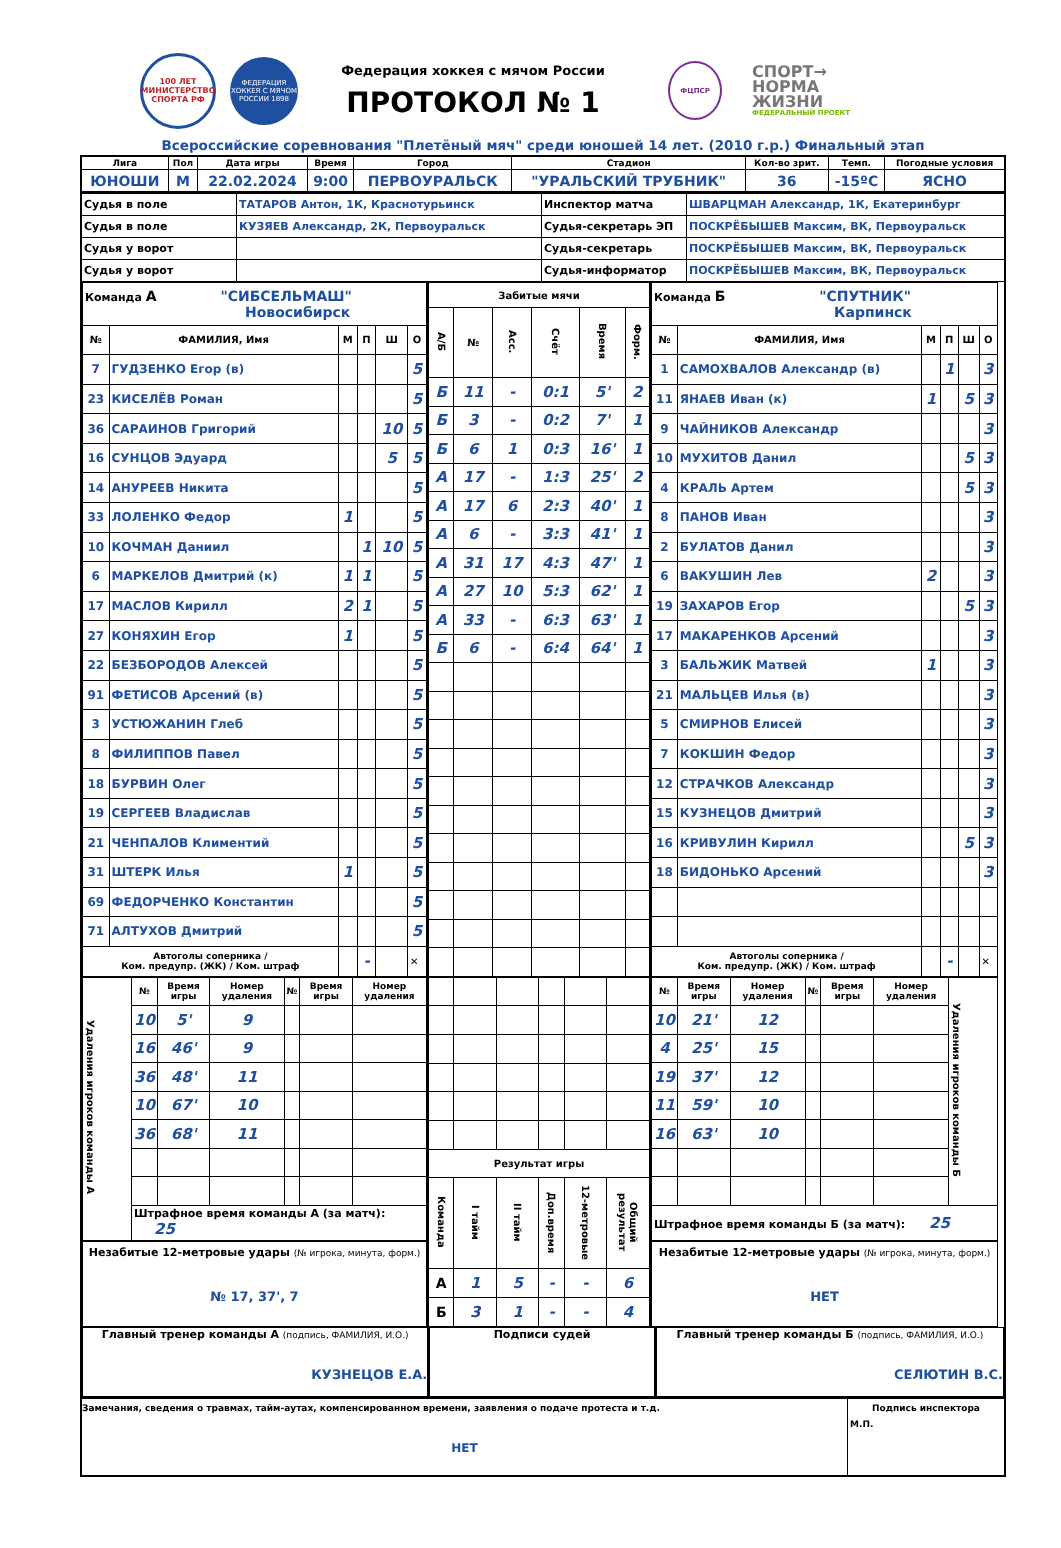100 ЛЕТ
МИНИСТЕРСТВО СПОРТА РФ
ФЕДЕРАЦИЯ ХОККЕЯ С МЯЧОМ РОССИИ 1898
Федерация хоккея с мячом России
ПРОТОКОЛ № 1
ФЦПСР
СПОРТ→
НОРМА
ЖИЗНИ
ФЕДЕРАЛЬНЫЙ ПРОЕКТ
Всероссийские соревнования "Плетёный мяч" среди юношей 14 лет. (2010 г.р.) Финальный этап
| Лига | Пол | Дата игры | Время | Город | Стадион | Кол-во зрит. | Темп. | Погодные условия |
| --- | --- | --- | --- | --- | --- | --- | --- | --- |
| ЮНОШИ | М | 22.02.2024 | 9:00 | ПЕРВОУРАЛЬСК | "УРАЛЬСКИЙ ТРУБНИК" | 36 | -15ºС | ЯСНО |
| Судья в поле | ТАТАРОВ Антон, 1К, Краснотурьинск | Инспектор матча | ШВАРЦМАН Александр, 1К, Екатеринбург |
| Судья в поле | КУЗЯЕВ Александр, 2К, Первоуральск | Судья-секретарь ЭП | ПОСКРЁБЫШЕВ Максим, ВК, Первоуральск |
| Судья у ворот | | Судья-секретарь | ПОСКРЁБЫШЕВ Максим, ВК, Первоуральск |
| Судья у ворот | | Судья-информатор | ПОСКРЁБЫШЕВ Максим, ВК, Первоуральск |
| Команда А "СИБСЕЛЬМАШ" Новосибирск | | | | | |
| № | ФАМИЛИЯ, Имя | М | П | Ш | О |
| 7 | ГУДЗЕНКО Егор (в) | | | | 5 |
| 23 | КИСЕЛЁВ Роман | | | | 5 |
| 36 | САРАИНОВ Григорий | | | 10 | 5 |
| 16 | СУНЦОВ Эдуард | | | 5 | 5 |
| 14 | АНУРЕЕВ Никита | | | | 5 |
| 33 | ЛОЛЕНКО Федор | 1 | | | 5 |
| 10 | КОЧМАН Даниил | | 1 | 10 | 5 |
| 6 | МАРКЕЛОВ Дмитрий (к) | 1 | 1 | | 5 |
| 17 | МАСЛОВ Кирилл | 2 | 1 | | 5 |
| 27 | КОНЯХИН Егор | 1 | | | 5 |
| 22 | БЕЗБОРОДОВ Алексей | | | | 5 |
| 91 | ФЕТИСОВ Арсений (в) | | | | 5 |
| 3 | УСТЮЖАНИН Глеб | | | | 5 |
| 8 | ФИЛИППОВ Павел | | | | 5 |
| 18 | БУРВИН Олег | | | | 5 |
| 19 | СЕРГЕЕВ Владислав | | | | 5 |
| 21 | ЧЕНПАЛОВ Климентий | | | | 5 |
| 31 | ШТЕРК Илья | 1 | | | 5 |
| 69 | ФЕДОРЧЕНКО Константин | | | | 5 |
| 71 | АЛТУХОВ Дмитрий | | | | 5 |
| Автоголы соперника / Ком. предупр. (ЖК) / Ком. штраф | | | - | | ✕ |
| Забитые мячи | | | | | |
| --- | --- | --- | --- | --- | --- |
| А/Б | № | Асс. | Счёт | Время | Форм. |
| Б | 11 | - | 0:1 | 5' | 2 |
| Б | 3 | - | 0:2 | 7' | 1 |
| Б | 6 | 1 | 0:3 | 16' | 1 |
| А | 17 | - | 1:3 | 25' | 2 |
| А | 17 | 6 | 2:3 | 40' | 1 |
| А | 6 | - | 3:3 | 41' | 1 |
| А | 31 | 17 | 4:3 | 47' | 1 |
| А | 27 | 10 | 5:3 | 62' | 1 |
| А | 33 | - | 6:3 | 63' | 1 |
| Б | 6 | - | 6:4 | 64' | 1 |
| Команда Б "СПУТНИК" Карпинск | | | | | |
| № | ФАМИЛИЯ, Имя | М | П | Ш | О |
| 1 | САМОХВАЛОВ Александр (в) | | 1 | | 3 |
| 11 | ЯНАЕВ Иван (к) | 1 | | 5 | 3 |
| 9 | ЧАЙНИКОВ Александр | | | | 3 |
| 10 | МУХИТОВ Данил | | | 5 | 3 |
| 4 | КРАЛЬ Артем | | | 5 | 3 |
| 8 | ПАНОВ Иван | | | | 3 |
| 2 | БУЛАТОВ Данил | | | | 3 |
| 6 | ВАКУШИН Лев | 2 | | | 3 |
| 19 | ЗАХАРОВ Егор | | | 5 | 3 |
| 17 | МАКАРЕНКОВ Арсений | | | | 3 |
| 3 | БАЛЬЖИК Матвей | 1 | | | 3 |
| 21 | МАЛЬЦЕВ Илья (в) | | | | 3 |
| 5 | СМИРНОВ Елисей | | | | 3 |
| 7 | КОКШИН Федор | | | | 3 |
| 12 | СТРАЧКОВ Александр | | | | 3 |
| 15 | КУЗНЕЦОВ Дмитрий | | | | 3 |
| 16 | КРИВУЛИН Кирилл | | | 5 | 3 |
| 18 | БИДОНЬКО Арсений | | | | 3 |
| Автоголы соперника / Ком. предупр. (ЖК) / Ком. штраф | | | - | | ✕ |
| Удаления игроков команды А | № | Время игры | Номер удаления | № | Время игры | Номер удаления |
| | 10 | 5' | 9 | | | |
| | 16 | 46' | 9 | | | |
| | 36 | 48' | 11 | | | |
| | 10 | 67' | 10 | | | |
| | 36 | 68' | 11 | | | |
| | Штрафное время команды А (за матч): 25 | | | | | |
Незабитые 12-метровые удары (№ игрока, минута, форм.)
№ 17, 37', 7
| Результат игры | | | | | |
| --- | --- | --- | --- | --- | --- |
| Команда | I тайм | II тайм | Доп.время | 12-метровые | Общий результат |
| А | 1 | 5 | - | - | 6 |
| Б | 3 | 1 | - | - | 4 |
| № | Время игры | Номер удаления | № | Время игры | Номер удаления | Удаления игроков команды Б |
| 10 | 21' | 12 | | | | |
| 4 | 25' | 15 | | | | |
| 19 | 37' | 12 | | | | |
| 11 | 59' | 10 | | | | |
| 16 | 63' | 10 | | | | |
| Штрафное время команды Б (за матч): 25 | | | | | | |
Незабитые 12-метровые удары (№ игрока, минута, форм.)
НЕТ
Главный тренер команды А (подпись, ФАМИЛИЯ, И.О.)
КУЗНЕЦОВ Е.А.
Подписи судей Главный тренер команды Б (подпись, ФАМИЛИЯ, И.О.)
СЕЛЮТИН В.С.
Замечания, сведения о травмах, тайм-аутах, компенсированном времени, заявления о подаче протеста и т.д.
НЕТ
Подпись инспектора
М.П.